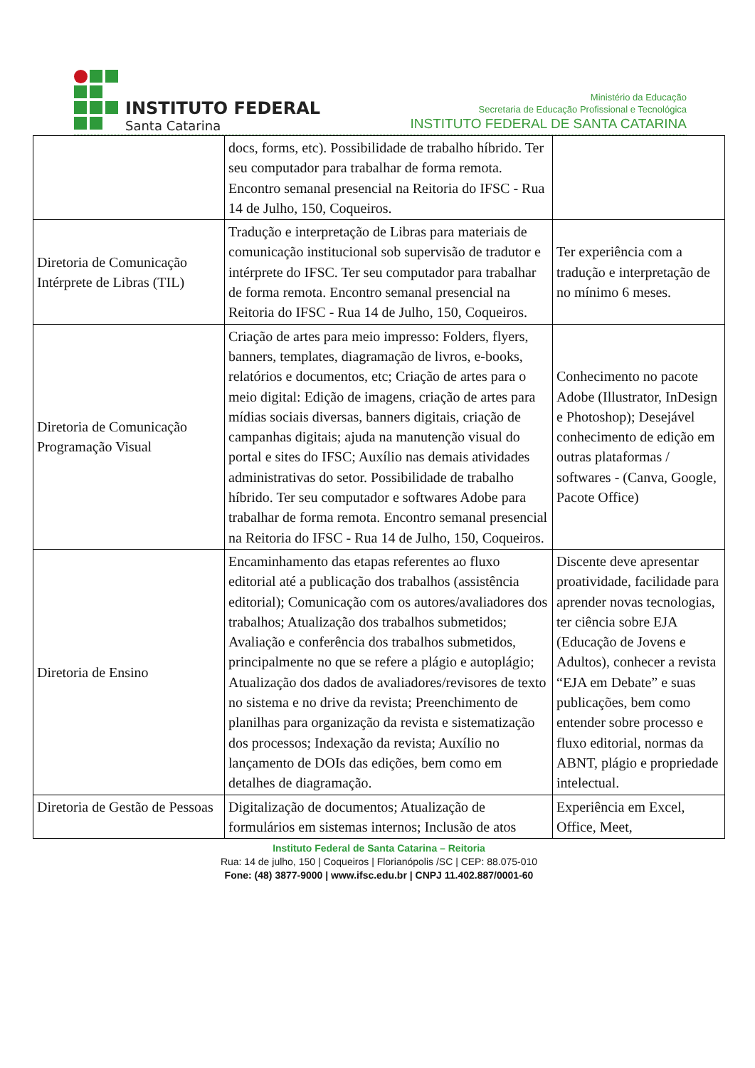INSTITUTO FEDERAL
Santa Catarina
Ministério da Educação
Secretaria de Educação Profissional e Tecnológica
INSTITUTO FEDERAL DE SANTA CATARINA
| | docs, forms, etc). Possibilidade de trabalho híbrido. Ter seu computador para trabalhar de forma remota. Encontro semanal presencial na Reitoria do IFSC - Rua 14 de Julho, 150, Coqueiros. | |
| Diretoria de Comunicação Intérprete de Libras (TIL) | Tradução e interpretação de Libras para materiais de comunicação institucional sob supervisão de tradutor e intérprete do IFSC. Ter seu computador para trabalhar de forma remota. Encontro semanal presencial na Reitoria do IFSC - Rua 14 de Julho, 150, Coqueiros. | Ter experiência com a tradução e interpretação de no mínimo 6 meses. |
| Diretoria de Comunicação Programação Visual | Criação de artes para meio impresso: Folders, flyers, banners, templates, diagramação de livros, e-books, relatórios e documentos, etc; Criação de artes para o meio digital: Edição de imagens, criação de artes para mídias sociais diversas, banners digitais, criação de campanhas digitais; ajuda na manutenção visual do portal e sites do IFSC; Auxílio nas demais atividades administrativas do setor. Possibilidade de trabalho híbrido. Ter seu computador e softwares Adobe para trabalhar de forma remota. Encontro semanal presencial na Reitoria do IFSC - Rua 14 de Julho, 150, Coqueiros. | Conhecimento no pacote Adobe (Illustrator, InDesign e Photoshop); Desejável conhecimento de edição em outras plataformas / softwares - (Canva, Google, Pacote Office) |
| Diretoria de Ensino | Encaminhamento das etapas referentes ao fluxo editorial até a publicação dos trabalhos (assistência editorial); Comunicação com os autores/avaliadores dos trabalhos; Atualização dos trabalhos submetidos; Avaliação e conferência dos trabalhos submetidos, principalmente no que se refere a plágio e autoplágio; Atualização dos dados de avaliadores/revisores de texto no sistema e no drive da revista; Preenchimento de planilhas para organização da revista e sistematização dos processos; Indexação da revista; Auxílio no lançamento de DOIs das edições, bem como em detalhes de diagramação. | Discente deve apresentar proatividade, facilidade para aprender novas tecnologias, ter ciência sobre EJA (Educação de Jovens e Adultos), conhecer a revista “EJA em Debate” e suas publicações, bem como entender sobre processo e fluxo editorial, normas da ABNT, plágio e propriedade intelectual. |
| Diretoria de Gestão de Pessoas | Digitalização de documentos; Atualização de formulários em sistemas internos; Inclusão de atos | Experiência em Excel, Office, Meet, |
Instituto Federal de Santa Catarina – Reitoria
Rua: 14 de julho, 150 | Coqueiros | Florianópolis /SC | CEP: 88.075-010
Fone: (48) 3877-9000 | www.ifsc.edu.br | CNPJ 11.402.887/0001-60